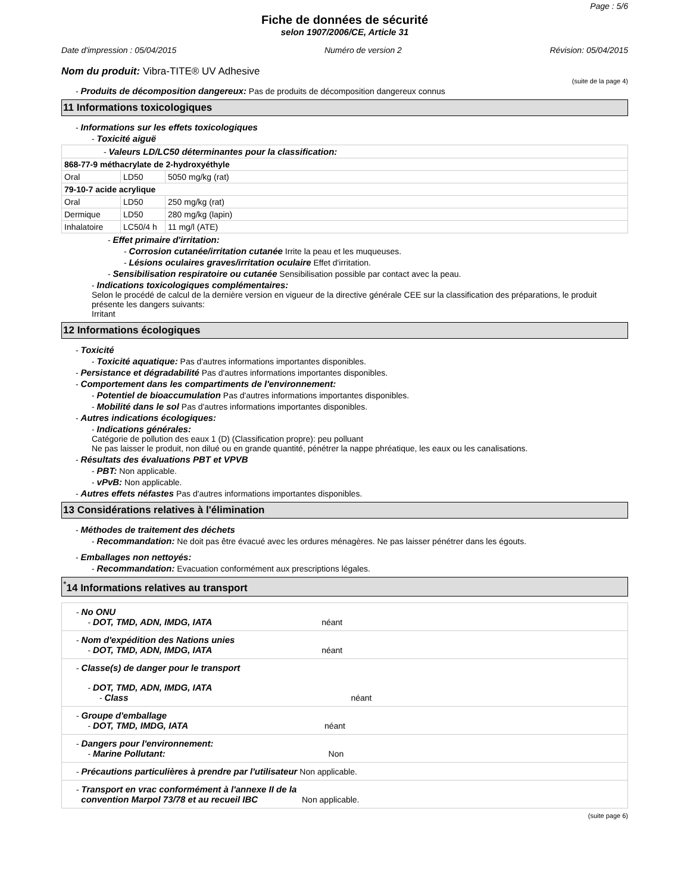Page : 5/6
Fiche de données de sécurité
selon 1907/2006/CE, Article 31
Date d'impression : 05/04/2015 Numéro de version 2 Révision: 05/04/2015
Nom du produit: Vibra-TITE® UV Adhesive
(suite de la page 4)
- Produits de décomposition dangereux: Pas de produits de décomposition dangereux connus
11 Informations toxicologiques
- Informations sur les effets toxicologiques
- Toxicité aiguë
| - Valeurs LD/LC50 déterminantes pour la classification: | | |
| 868-77-9 méthacrylate de 2-hydroxyéthyle | | |
| Oral | LD50 | 5050 mg/kg (rat) |
| 79-10-7 acide acrylique | | |
| Oral | LD50 | 250 mg/kg (rat) |
| Dermique | LD50 | 280 mg/kg (lapin) |
| Inhalatoire | LC50/4 h | 11 mg/l (ATE) |
- Effet primaire d'irritation:
- Corrosion cutanée/irritation cutanée Irrite la peau et les muqueuses.
- Lésions oculaires graves/irritation oculaire Effet d'irritation.
- Sensibilisation respiratoire ou cutanée Sensibilisation possible par contact avec la peau.
- Indications toxicologiques complémentaires:
Selon le procédé de calcul de la dernière version en vigueur de la directive générale CEE sur la classification des préparations, le produit présente les dangers suivants:
Irritant
12 Informations écologiques
- Toxicité
- Toxicité aquatique: Pas d'autres informations importantes disponibles.
- Persistance et dégradabilité Pas d'autres informations importantes disponibles.
- Comportement dans les compartiments de l'environnement:
- Potentiel de bioaccumulation Pas d'autres informations importantes disponibles.
- Mobilité dans le sol Pas d'autres informations importantes disponibles.
- Autres indications écologiques:
- Indications générales:
Catégorie de pollution des eaux 1 (D) (Classification propre): peu polluant
Ne pas laisser le produit, non dilué ou en grande quantité, pénétrer la nappe phréatique, les eaux ou les canalisations.
- Résultats des évaluations PBT et VPVB
- PBT: Non applicable.
- vPvB: Non applicable.
- Autres effets néfastes Pas d'autres informations importantes disponibles.
13 Considérations relatives à l'élimination
- Méthodes de traitement des déchets
- Recommandation: Ne doit pas être évacué avec les ordures ménagères. Ne pas laisser pénétrer dans les égouts.
- Emballages non nettoyés:
- Recommandation: Evacuation conformément aux prescriptions légales.
<sup>*</sup> 14 Informations relatives au transport
| - No ONU - DOT, TMD, ADN, IMDG, IATA néant |
| - Nom d'expédition des Nations unies - DOT, TMD, ADN, IMDG, IATA néant |
| - Classe(s) de danger pour le transport - DOT, TMD, ADN, IMDG, IATA - Class néant |
| - Groupe d'emballage - DOT, TMD, IMDG, IATA néant |
| - Dangers pour l'environnement: - Marine Pollutant: Non |
| - Précautions particulières à prendre par l'utilisateur Non applicable. |
| - Transport en vrac conformément à l'annexe II de la convention Marpol 73/78 et au recueil IBC Non applicable. |
(suite page 6)